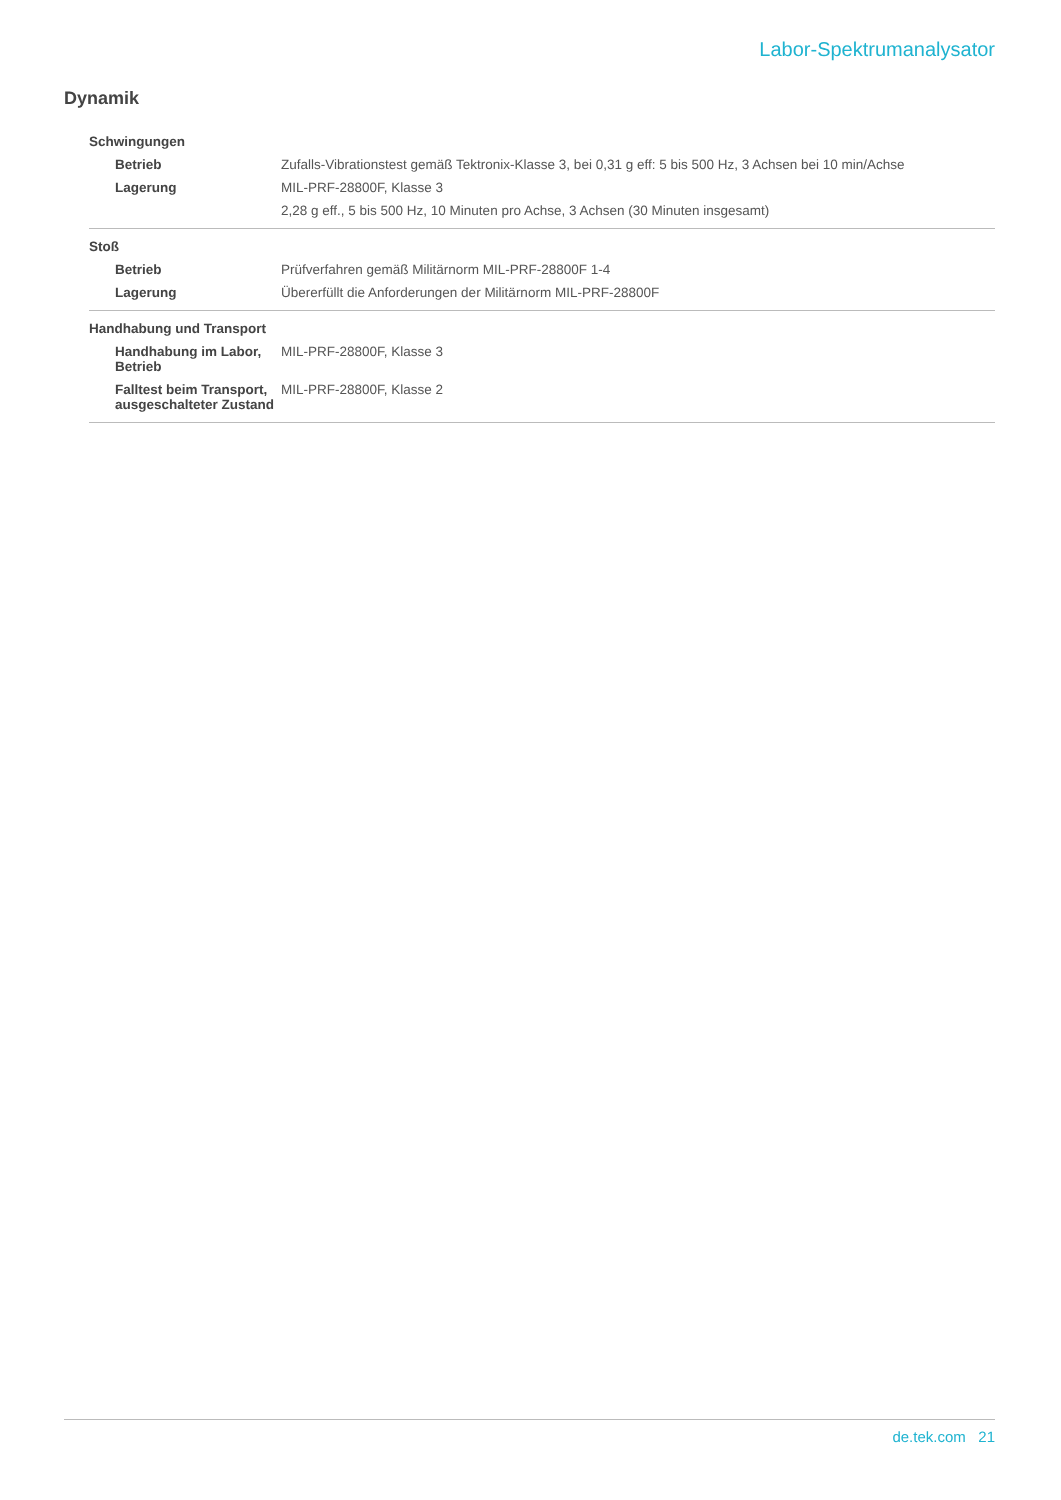Labor-Spektrumanalysator
Dynamik
| Schwingungen | |
| Betrieb | Zufalls-Vibrationstest gemäß Tektronix-Klasse 3, bei 0,31 g eff: 5 bis 500 Hz, 3 Achsen bei 10 min/Achse |
| Lagerung | MIL-PRF-28800F, Klasse 3 |
| | 2,28 g eff., 5 bis 500 Hz, 10 Minuten pro Achse, 3 Achsen (30 Minuten insgesamt) |
| Stoß | |
| Betrieb | Prüfverfahren gemäß Militärnorm MIL-PRF-28800F 1-4 |
| Lagerung | Übererfüllt die Anforderungen der Militärnorm MIL-PRF-28800F |
| Handhabung und Transport | |
| Handhabung im Labor, Betrieb | MIL-PRF-28800F, Klasse 3 |
| Falltest beim Transport, ausgeschalteter Zustand | MIL-PRF-28800F, Klasse 2 |
de.tek.com 21